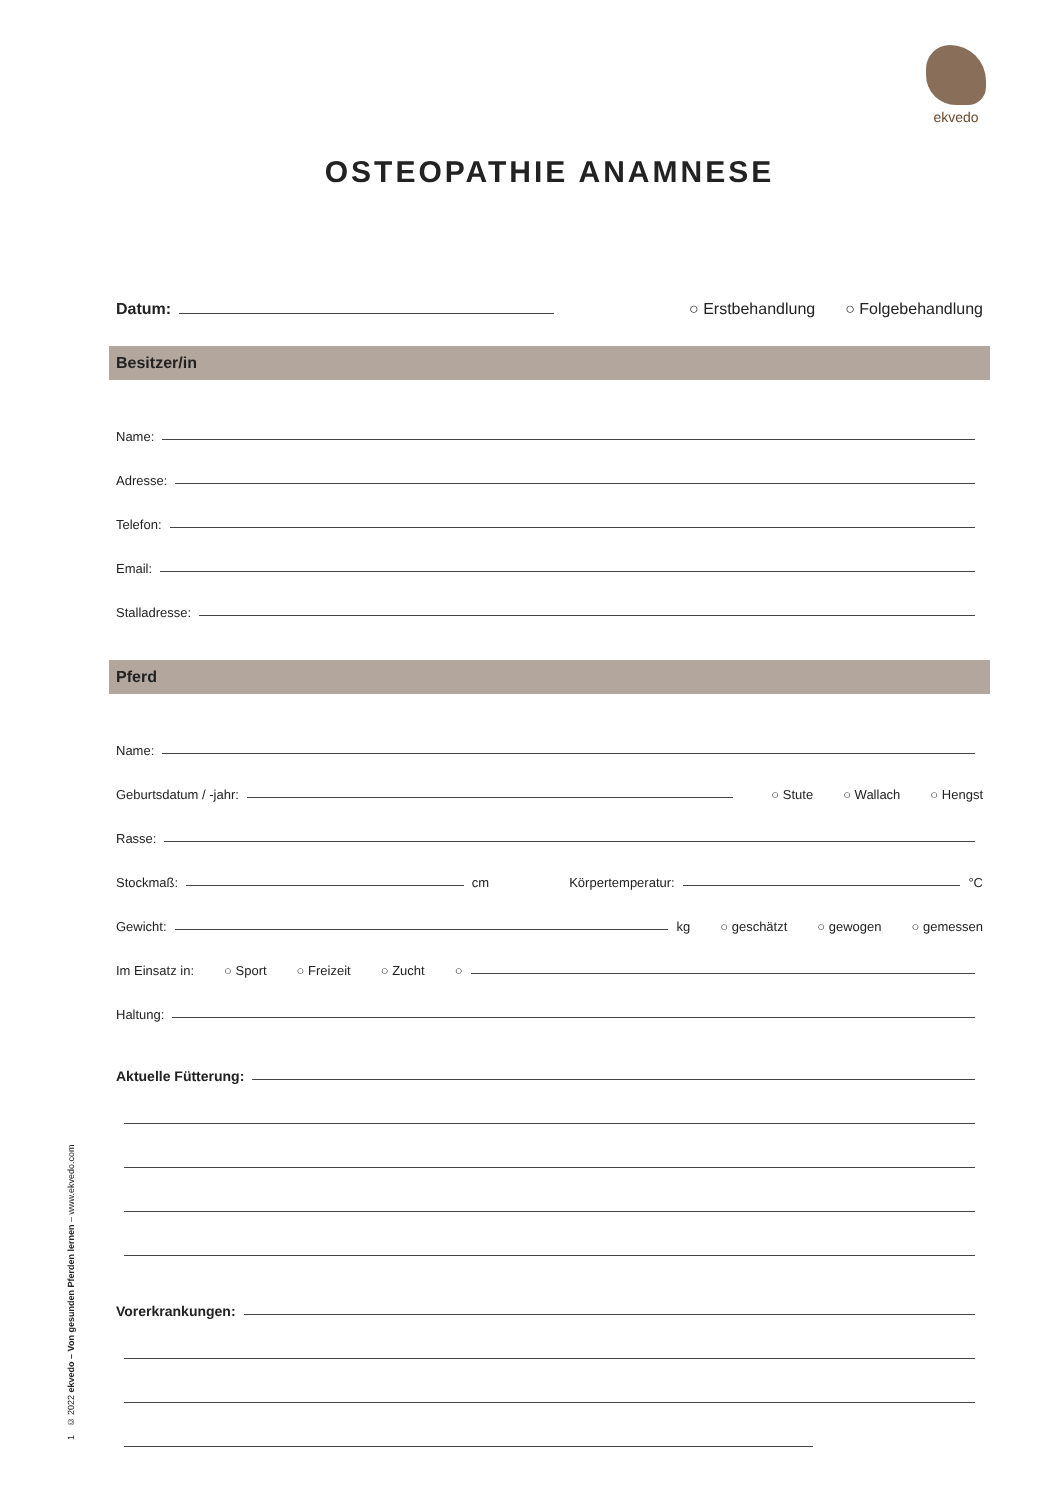ekvedo
OSTEOPATHIE ANAMNESE
Datum: ○ Erstbehandlung ○ Folgebehandlung
Besitzer/in
Name:
Adresse:
Telefon:
Email:
Stalladresse:
Pferd
Name:
Geburtsdatum / -jahr: ○ Stute ○ Wallach ○ Hengst
Rasse:
Stockmaß: cm Körpertemperatur: °C
Gewicht: kg ○ geschätzt ○ gewogen ○ gemessen
Im Einsatz in: ○ Sport ○ Freizeit ○ Zucht ○
Haltung:
Aktuelle Fütterung:
Vorerkrankungen:
1 © 2022 ekvedo – Von gesunden Pferden lernen – www.ekvedo.com